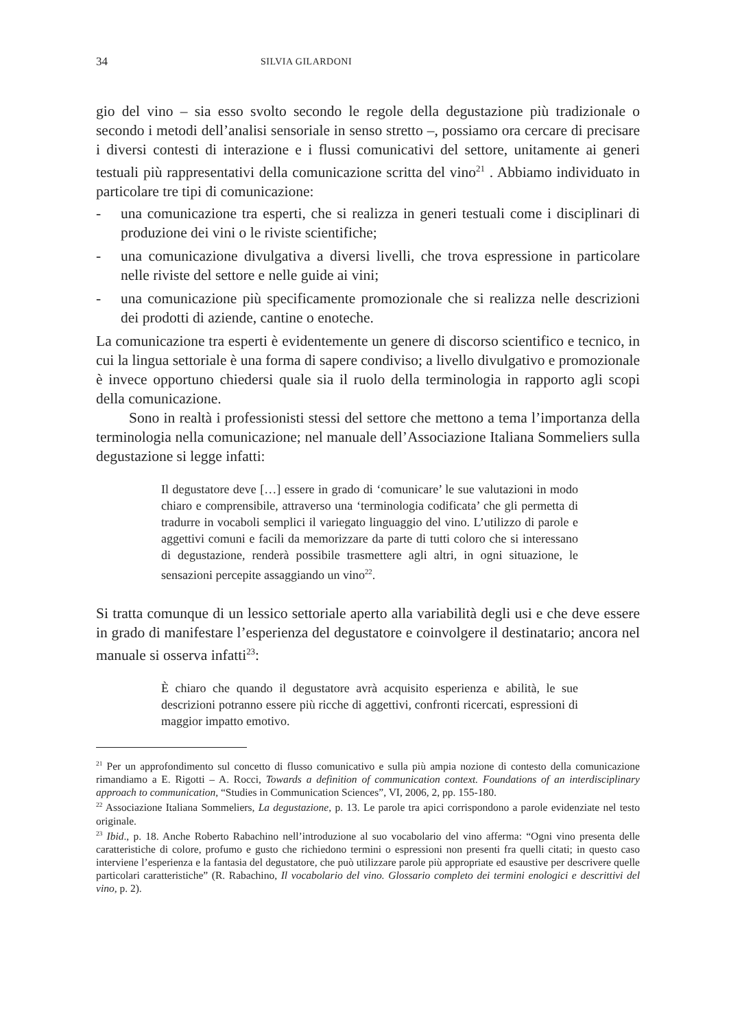34 SILVIA GILARDONI
gio del vino – sia esso svolto secondo le regole della degustazione più tradizionale o secondo i metodi dell’analisi sensoriale in senso stretto –, possiamo ora cercare di precisare i diversi contesti di interazione e i flussi comunicativi del settore, unitamente ai generi testuali più rappresentativi della comunicazione scritta del vino<sup>21</sup> . Abbiamo individuato in particolare tre tipi di comunicazione:
- una comunicazione tra esperti, che si realizza in generi testuali come i disciplinari di produzione dei vini o le riviste scientifiche;
- una comunicazione divulgativa a diversi livelli, che trova espressione in particolare nelle riviste del settore e nelle guide ai vini;
- una comunicazione più specificamente promozionale che si realizza nelle descrizioni dei prodotti di aziende, cantine o enoteche.
La comunicazione tra esperti è evidentemente un genere di discorso scientifico e tecnico, in cui la lingua settoriale è una forma di sapere condiviso; a livello divulgativo e promozionale è invece opportuno chiedersi quale sia il ruolo della terminologia in rapporto agli scopi della comunicazione.
Sono in realtà i professionisti stessi del settore che mettono a tema l’importanza della terminologia nella comunicazione; nel manuale dell’Associazione Italiana Sommeliers sulla degustazione si legge infatti:
Il degustatore deve […] essere in grado di ‘comunicare’ le sue valutazioni in modo chiaro e comprensibile, attraverso una ‘terminologia codificata’ che gli permetta di tradurre in vocaboli semplici il variegato linguaggio del vino. L’utilizzo di parole e aggettivi comuni e facili da memorizzare da parte di tutti coloro che si interessano di degustazione, renderà possibile trasmettere agli altri, in ogni situazione, le sensazioni percepite assaggiando un vino<sup>22</sup>.
Si tratta comunque di un lessico settoriale aperto alla variabilità degli usi e che deve essere in grado di manifestare l’esperienza del degustatore e coinvolgere il destinatario; ancora nel manuale si osserva infatti<sup>23</sup>:
È chiaro che quando il degustatore avrà acquisito esperienza e abilità, le sue descrizioni potranno essere più ricche di aggettivi, confronti ricercati, espressioni di maggior impatto emotivo.
<sup>21</sup> Per un approfondimento sul concetto di flusso comunicativo e sulla più ampia nozione di contesto della comunicazione rimandiamo a E. Rigotti – A. Rocci, Towards a definition of communication context. Foundations of an interdisciplinary approach to communication, “Studies in Communication Sciences”, VI, 2006, 2, pp. 155-180.
<sup>22</sup> Associazione Italiana Sommeliers, La degustazione, p. 13. Le parole tra apici corrispondono a parole evidenziate nel testo originale.
<sup>23</sup> Ibid., p. 18. Anche Roberto Rabachino nell’introduzione al suo vocabolario del vino afferma: “Ogni vino presenta delle caratteristiche di colore, profumo e gusto che richiedono termini o espressioni non presenti fra quelli citati; in questo caso interviene l’esperienza e la fantasia del degustatore, che può utilizzare parole più appropriate ed esaustive per descrivere quelle particolari caratteristiche” (R. Rabachino, Il vocabolario del vino. Glossario completo dei termini enologici e descrittivi del vino, p. 2).